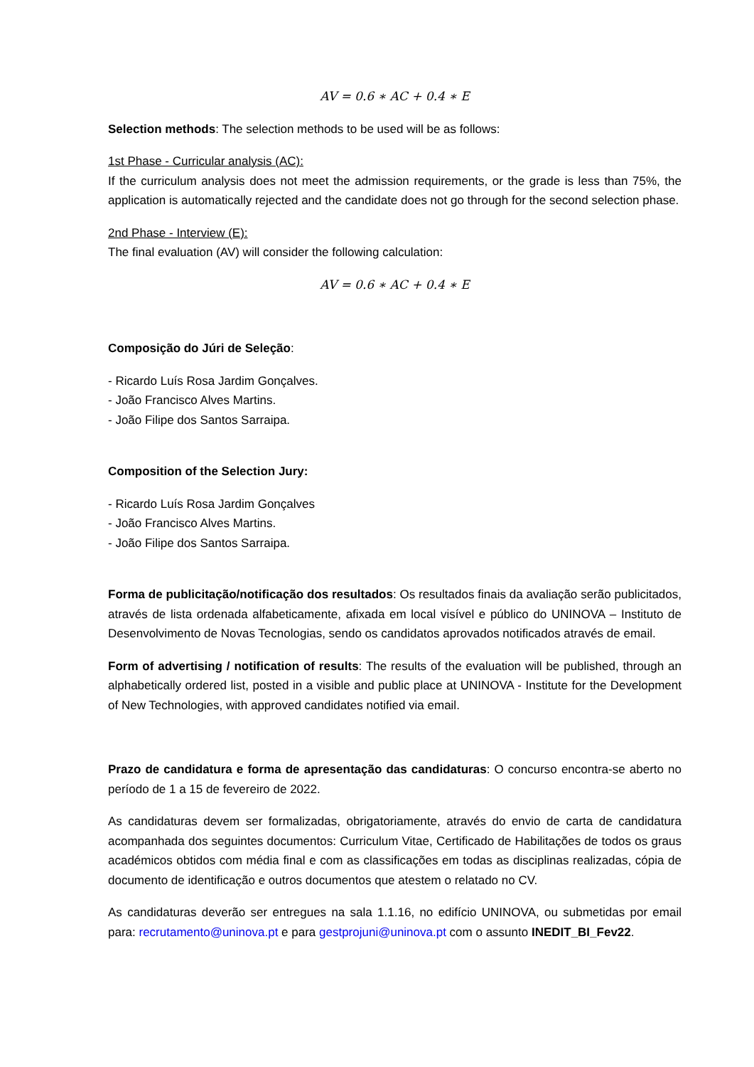AV = 0.6 ∗ AC + 0.4 ∗ E
Selection methods: The selection methods to be used will be as follows:
1st Phase - Curricular analysis (AC):
If the curriculum analysis does not meet the admission requirements, or the grade is less than 75%, the application is automatically rejected and the candidate does not go through for the second selection phase.
2nd Phase - Interview (E):
The final evaluation (AV) will consider the following calculation:
AV = 0.6 ∗ AC + 0.4 ∗ E
Composição do Júri de Seleção:
- Ricardo Luís Rosa Jardim Gonçalves.
- João Francisco Alves Martins.
- João Filipe dos Santos Sarraipa.
Composition of the Selection Jury:
- Ricardo Luís Rosa Jardim Gonçalves
- João Francisco Alves Martins.
- João Filipe dos Santos Sarraipa.
Forma de publicitação/notificação dos resultados: Os resultados finais da avaliação serão publicitados, através de lista ordenada alfabeticamente, afixada em local visível e público do UNINOVA – Instituto de Desenvolvimento de Novas Tecnologias, sendo os candidatos aprovados notificados através de email.
Form of advertising / notification of results: The results of the evaluation will be published, through an alphabetically ordered list, posted in a visible and public place at UNINOVA - Institute for the Development of New Technologies, with approved candidates notified via email.
Prazo de candidatura e forma de apresentação das candidaturas: O concurso encontra-se aberto no período de 1 a 15 de fevereiro de 2022.
As candidaturas devem ser formalizadas, obrigatoriamente, através do envio de carta de candidatura acompanhada dos seguintes documentos: Curriculum Vitae, Certificado de Habilitações de todos os graus académicos obtidos com média final e com as classificações em todas as disciplinas realizadas, cópia de documento de identificação e outros documentos que atestem o relatado no CV.
As candidaturas deverão ser entregues na sala 1.1.16, no edifício UNINOVA, ou submetidas por email para: recrutamento@uninova.pt e para gestprojuni@uninova.pt com o assunto INEDIT_BI_Fev22.